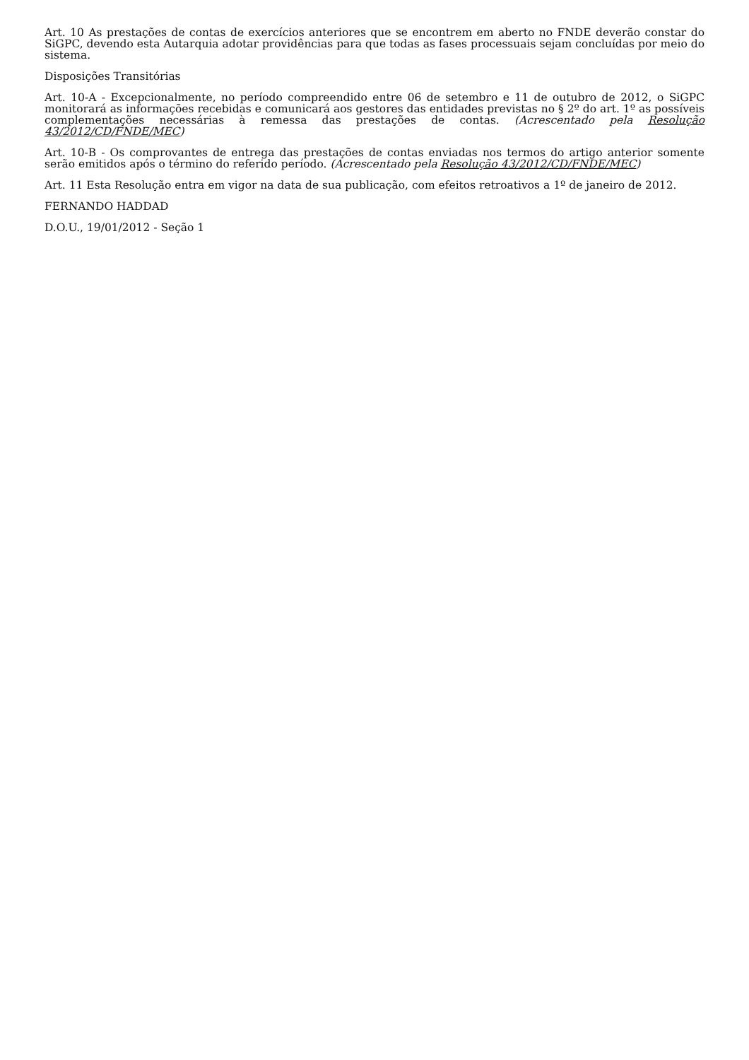Art. 10 As prestações de contas de exercícios anteriores que se encontrem em aberto no FNDE deverão constar do SiGPC, devendo esta Autarquia adotar providências para que todas as fases processuais sejam concluídas por meio do sistema.
Disposições Transitórias
Art. 10-A - Excepcionalmente, no período compreendido entre 06 de setembro e 11 de outubro de 2012, o SiGPC monitorará as informações recebidas e comunicará aos gestores das entidades previstas no § 2º do art. 1º as possíveis complementações necessárias à remessa das prestações de contas. (Acrescentado pela Resolução 43/2012/CD/FNDE/MEC)
Art. 10-B - Os comprovantes de entrega das prestações de contas enviadas nos termos do artigo anterior somente serão emitidos após o término do referido período. (Acrescentado pela Resolução 43/2012/CD/FNDE/MEC)
Art. 11 Esta Resolução entra em vigor na data de sua publicação, com efeitos retroativos a 1º de janeiro de 2012.
FERNANDO HADDAD
D.O.U., 19/01/2012 - Seção 1